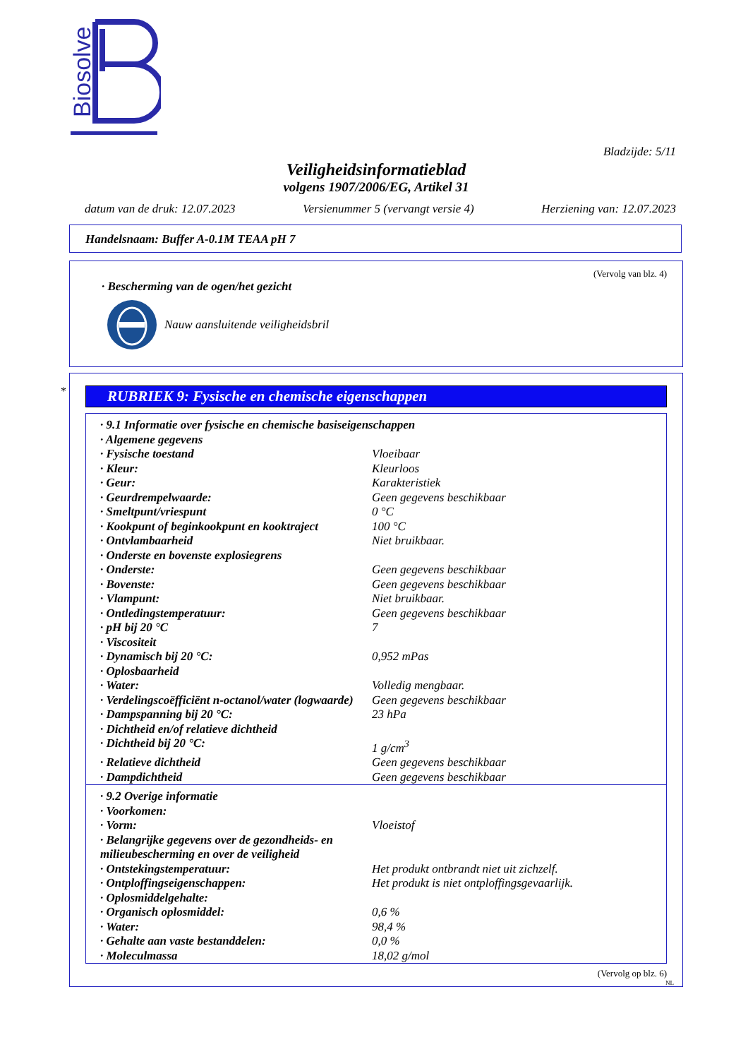Biosolve
Bladzijde: 5/11
Veiligheidsinformatieblad
volgens 1907/2006/EG, Artikel 31
datum van de druk: 12.07.2023 Versienummer 5 (vervangt versie 4) Herziening van: 12.07.2023
Handelsnaam: Buffer A-0.1M TEAA pH 7
(Vervolg van blz. 4)
· Bescherming van de ogen/het gezicht
Nauw aansluitende veiligheidsbril
*
RUBRIEK 9: Fysische en chemische eigenschappen
| · 9.1 Informatie over fysische en chemische basiseigenschappen | |
| · Algemene gegevens | |
| · Fysische toestand | Vloeibaar |
| · Kleur: | Kleurloos |
| · Geur: | Karakteristiek |
| · Geurdrempelwaarde: | Geen gegevens beschikbaar |
| · Smeltpunt/vriespunt | 0 °C |
| · Kookpunt of beginkookpunt en kooktraject | 100 °C |
| · Ontvlambaarheid | Niet bruikbaar. |
| · Onderste en bovenste explosiegrens | |
| · Onderste: | Geen gegevens beschikbaar |
| · Bovenste: | Geen gegevens beschikbaar |
| · Vlampunt: | Niet bruikbaar. |
| · Ontledingstemperatuur: | Geen gegevens beschikbaar |
| · pH bij 20 °C | 7 |
| · Viscositeit | |
| · Dynamisch bij 20 °C: | 0,952 mPas |
| · Oplosbaarheid | |
| · Water: | Volledig mengbaar. |
| · Verdelingscoëfficiënt n-octanol/water (logwaarde) | Geen gegevens beschikbaar |
| · Dampspanning bij 20 °C: | 23 hPa |
| · Dichtheid en/of relatieve dichtheid | |
| · Dichtheid bij 20 °C: | 1 g/cm<sup>3</sup> |
| · Relatieve dichtheid | Geen gegevens beschikbaar |
| · Dampdichtheid | Geen gegevens beschikbaar |
| · 9.2 Overige informatie | |
| · Voorkomen: | |
| · Vorm: | Vloeistof |
| · Belangrijke gegevens over de gezondheids- en milieubescherming en over de veiligheid | |
| · Ontstekingstemperatuur: | Het produkt ontbrandt niet uit zichzelf. |
| · Ontploffingseigenschappen: | Het produkt is niet ontploffingsgevaarlijk. |
| · Oplosmiddelgehalte: | |
| · Organisch oplosmiddel: | 0,6 % |
| · Water: | 98,4 % |
| · Gehalte aan vaste bestanddelen: | 0,0 % |
| · Moleculmassa | 18,02 g/mol |
(Vervolg op blz. 6)
NL